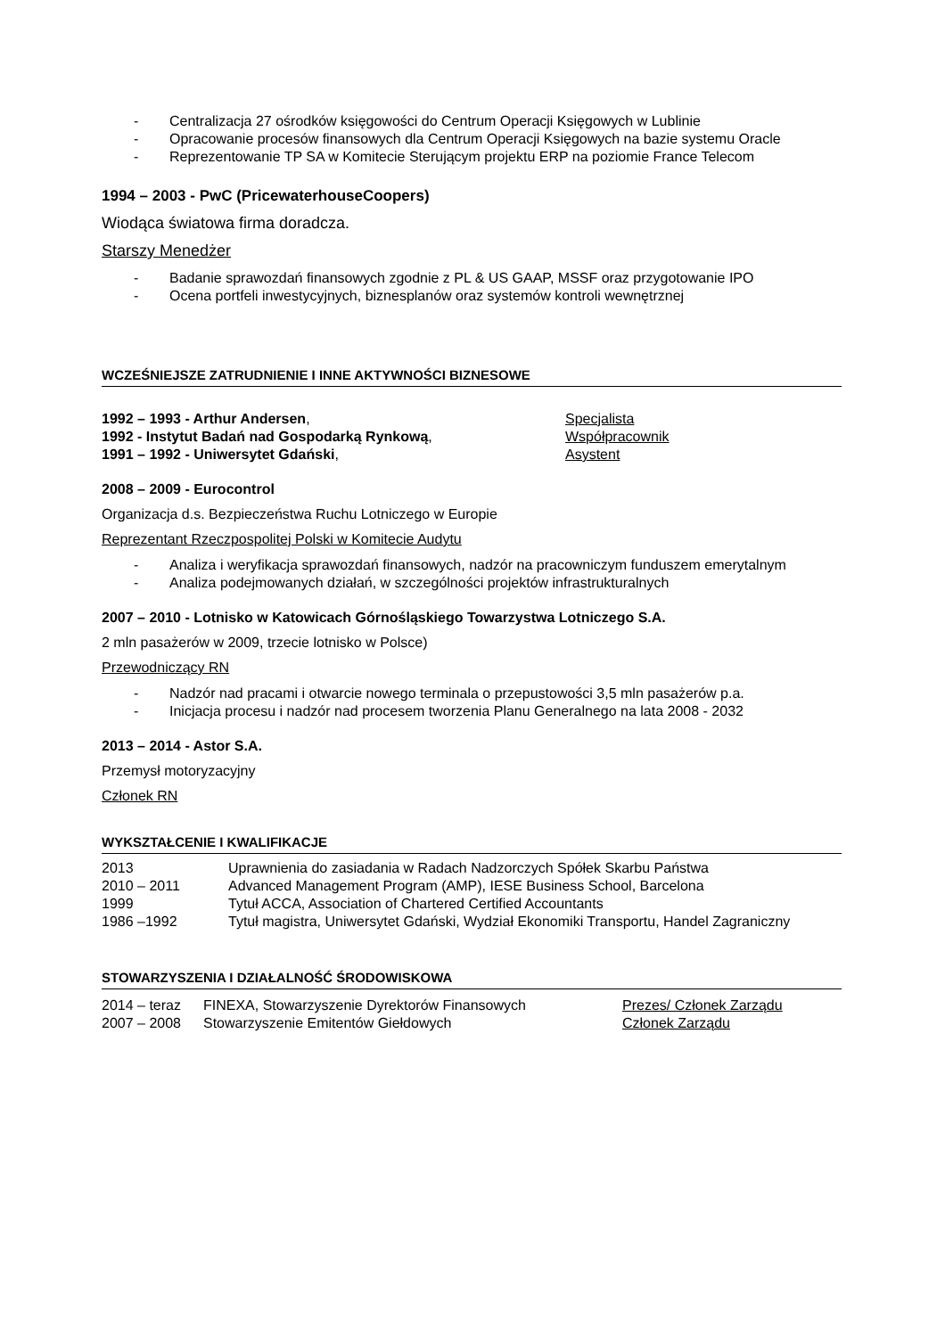- Centralizacja 27 ośrodków księgowości do Centrum Operacji Księgowych w Lublinie
- Opracowanie procesów finansowych dla Centrum Operacji Księgowych na bazie systemu Oracle
- Reprezentowanie TP SA w Komitecie Sterującym projektu ERP na poziomie France Telecom
1994 – 2003 - PwC (PricewaterhouseCoopers)
Wiodąca światowa firma doradcza.
Starszy Menedżer
- Badanie sprawozdań finansowych zgodnie z PL & US GAAP, MSSF oraz przygotowanie IPO
- Ocena portfeli inwestycyjnych, biznesplanów oraz systemów kontroli wewnętrznej
WCZEŚNIEJSZE ZATRUDNIENIE I INNE AKTYWNOŚCI BIZNESOWE
| 1992 – 1993 - Arthur Andersen , | Specjalista |
| 1992 - Instytut Badań nad Gospodarką Rynkową , | Współpracownik |
| 1991 – 1992 - Uniwersytet Gdański , | Asystent |
2008 – 2009 - Eurocontrol
Organizacja d.s. Bezpieczeństwa Ruchu Lotniczego w Europie
Reprezentant Rzeczpospolitej Polski w Komitecie Audytu
- Analiza i weryfikacja sprawozdań finansowych, nadzór na pracowniczym funduszem emerytalnym
- Analiza podejmowanych działań, w szczególności projektów infrastrukturalnych
2007 – 2010 - Lotnisko w Katowicach Górnośląskiego Towarzystwa Lotniczego S.A.
2 mln pasażerów w 2009, trzecie lotnisko w Polsce)
Przewodniczący RN
- Nadzór nad pracami i otwarcie nowego terminala o przepustowości 3,5 mln pasażerów p.a.
- Inicjacja procesu i nadzór nad procesem tworzenia Planu Generalnego na lata 2008 - 2032
2013 – 2014 - Astor S.A.
Przemysł motoryzacyjny
Członek RN
WYKSZTAŁCENIE I KWALIFIKACJE
| 2013 | Uprawnienia do zasiadania w Radach Nadzorczych Spółek Skarbu Państwa |
| 2010 – 2011 | Advanced Management Program (AMP), IESE Business School, Barcelona |
| 1999 | Tytuł ACCA, Association of Chartered Certified Accountants |
| 1986 –1992 | Tytuł magistra, Uniwersytet Gdański, Wydział Ekonomiki Transportu, Handel Zagraniczny |
STOWARZYSZENIA I DZIAŁALNOŚĆ ŚRODOWISKOWA
| 2014 – teraz | FINEXA, Stowarzyszenie Dyrektorów Finansowych | Prezes/ Członek Zarządu |
| 2007 – 2008 | Stowarzyszenie Emitentów Giełdowych | Członek Zarządu |